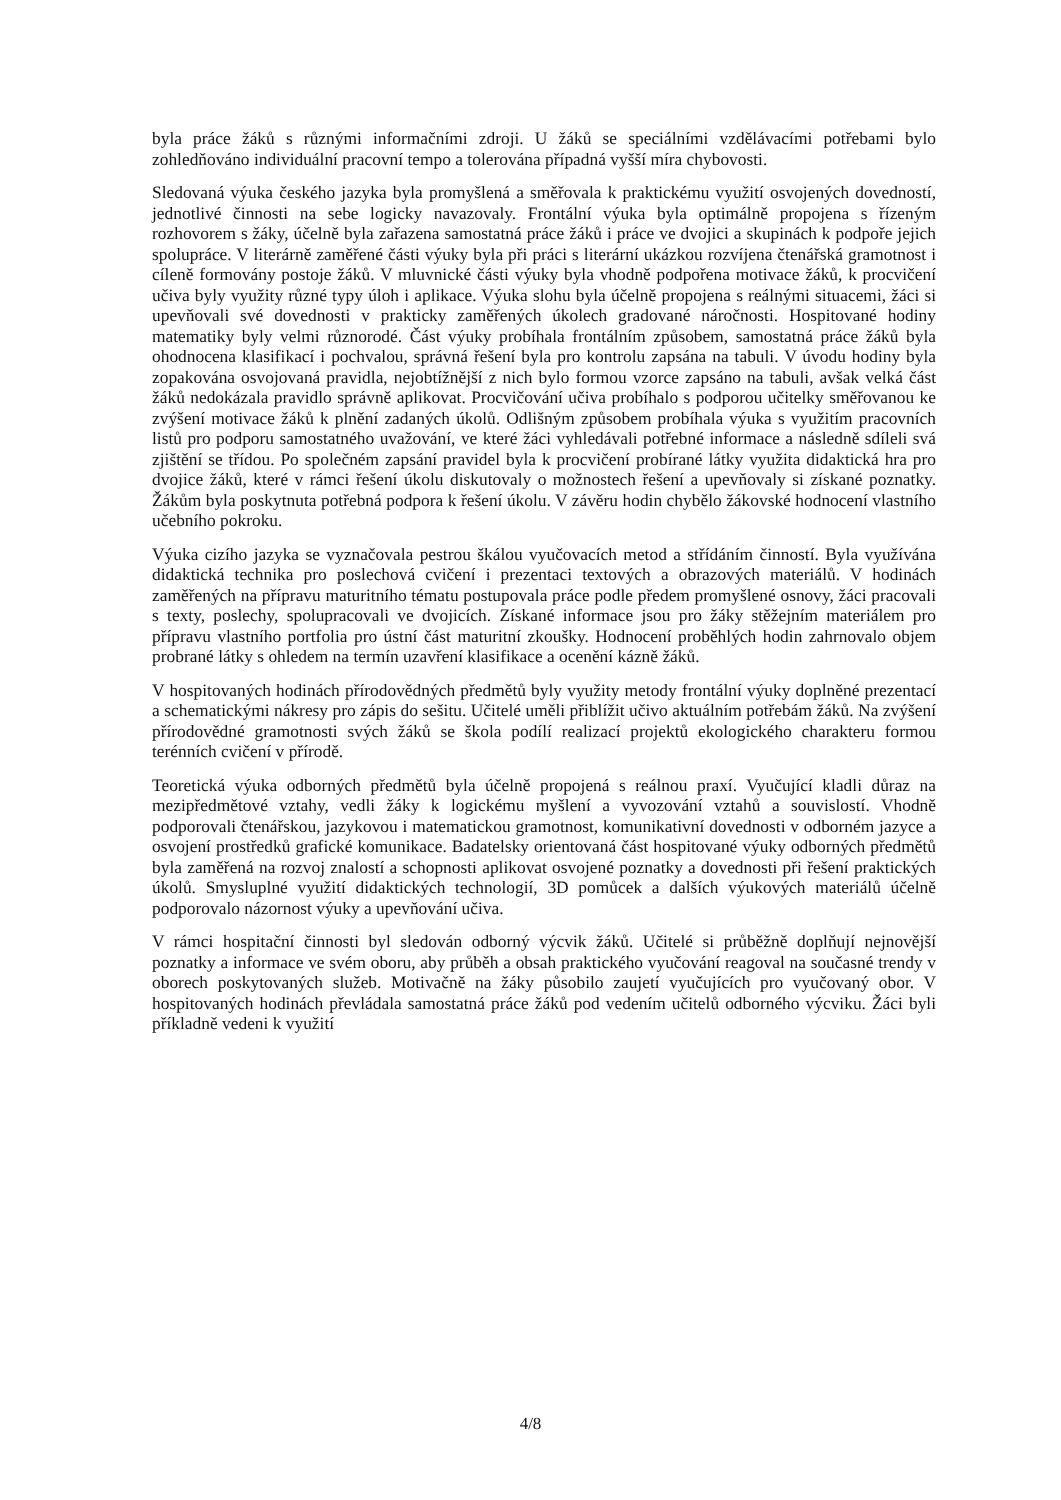byla práce žáků s různými informačními zdroji. U žáků se speciálními vzdělávacími potřebami bylo zohledňováno individuální pracovní tempo a tolerována případná vyšší míra chybovosti.
Sledovaná výuka českého jazyka byla promyšlená a směřovala k praktickému využití osvojených dovedností, jednotlivé činnosti na sebe logicky navazovaly. Frontální výuka byla optimálně propojena s řízeným rozhovorem s žáky, účelně byla zařazena samostatná práce žáků i práce ve dvojici a skupinách k podpoře jejich spolupráce. V literárně zaměřené části výuky byla při práci s literární ukázkou rozvíjena čtenářská gramotnost i cíleně formovány postoje žáků. V mluvnické části výuky byla vhodně podpořena motivace žáků, k procvičení učiva byly využity různé typy úloh i aplikace. Výuka slohu byla účelně propojena s reálnými situacemi, žáci si upevňovali své dovednosti v prakticky zaměřených úkolech gradované náročnosti. Hospitované hodiny matematiky byly velmi různorodé. Část výuky probíhala frontálním způsobem, samostatná práce žáků byla ohodnocena klasifikací i pochvalou, správná řešení byla pro kontrolu zapsána na tabuli. V úvodu hodiny byla zopakována osvojovaná pravidla, nejobtížnější z nich bylo formou vzorce zapsáno na tabuli, avšak velká část žáků nedokázala pravidlo správně aplikovat. Procvičování učiva probíhalo s podporou učitelky směřovanou ke zvýšení motivace žáků k plnění zadaných úkolů. Odlišným způsobem probíhala výuka s využitím pracovních listů pro podporu samostatného uvažování, ve které žáci vyhledávali potřebné informace a následně sdíleli svá zjištění se třídou. Po společném zapsání pravidel byla k procvičení probírané látky využita didaktická hra pro dvojice žáků, které v rámci řešení úkolu diskutovaly o možnostech řešení a upevňovaly si získané poznatky. Žákům byla poskytnuta potřebná podpora k řešení úkolu. V závěru hodin chybělo žákovské hodnocení vlastního učebního pokroku.
Výuka cizího jazyka se vyznačovala pestrou škálou vyučovacích metod a střídáním činností. Byla využívána didaktická technika pro poslechová cvičení i prezentaci textových a obrazových materiálů. V hodinách zaměřených na přípravu maturitního tématu postupovala práce podle předem promyšlené osnovy, žáci pracovali s texty, poslechy, spolupracovali ve dvojicích. Získané informace jsou pro žáky stěžejním materiálem pro přípravu vlastního portfolia pro ústní část maturitní zkoušky. Hodnocení proběhlých hodin zahrnovalo objem probrané látky s ohledem na termín uzavření klasifikace a ocenění kázně žáků.
V hospitovaných hodinách přírodovědných předmětů byly využity metody frontální výuky doplněné prezentací a schematickými nákresy pro zápis do sešitu. Učitelé uměli přiblížit učivo aktuálním potřebám žáků. Na zvýšení přírodovědné gramotnosti svých žáků se škola podílí realizací projektů ekologického charakteru formou terénních cvičení v přírodě.
Teoretická výuka odborných předmětů byla účelně propojená s reálnou praxí. Vyučující kladli důraz na mezipředmětové vztahy, vedli žáky k logickému myšlení a vyvozování vztahů a souvislostí. Vhodně podporovali čtenářskou, jazykovou i matematickou gramotnost, komunikativní dovednosti v odborném jazyce a osvojení prostředků grafické komunikace. Badatelsky orientovaná část hospitované výuky odborných předmětů byla zaměřená na rozvoj znalostí a schopnosti aplikovat osvojené poznatky a dovednosti při řešení praktických úkolů. Smysluplné využití didaktických technologií, 3D pomůcek a dalších výukových materiálů účelně podporovalo názornost výuky a upevňování učiva.
V rámci hospitační činnosti byl sledován odborný výcvik žáků. Učitelé si průběžně doplňují nejnovější poznatky a informace ve svém oboru, aby průběh a obsah praktického vyučování reagoval na současné trendy v oborech poskytovaných služeb. Motivačně na žáky působilo zaujetí vyučujících pro vyučovaný obor. V hospitovaných hodinách převládala samostatná práce žáků pod vedením učitelů odborného výcviku. Žáci byli příkladně vedeni k využití
4/8